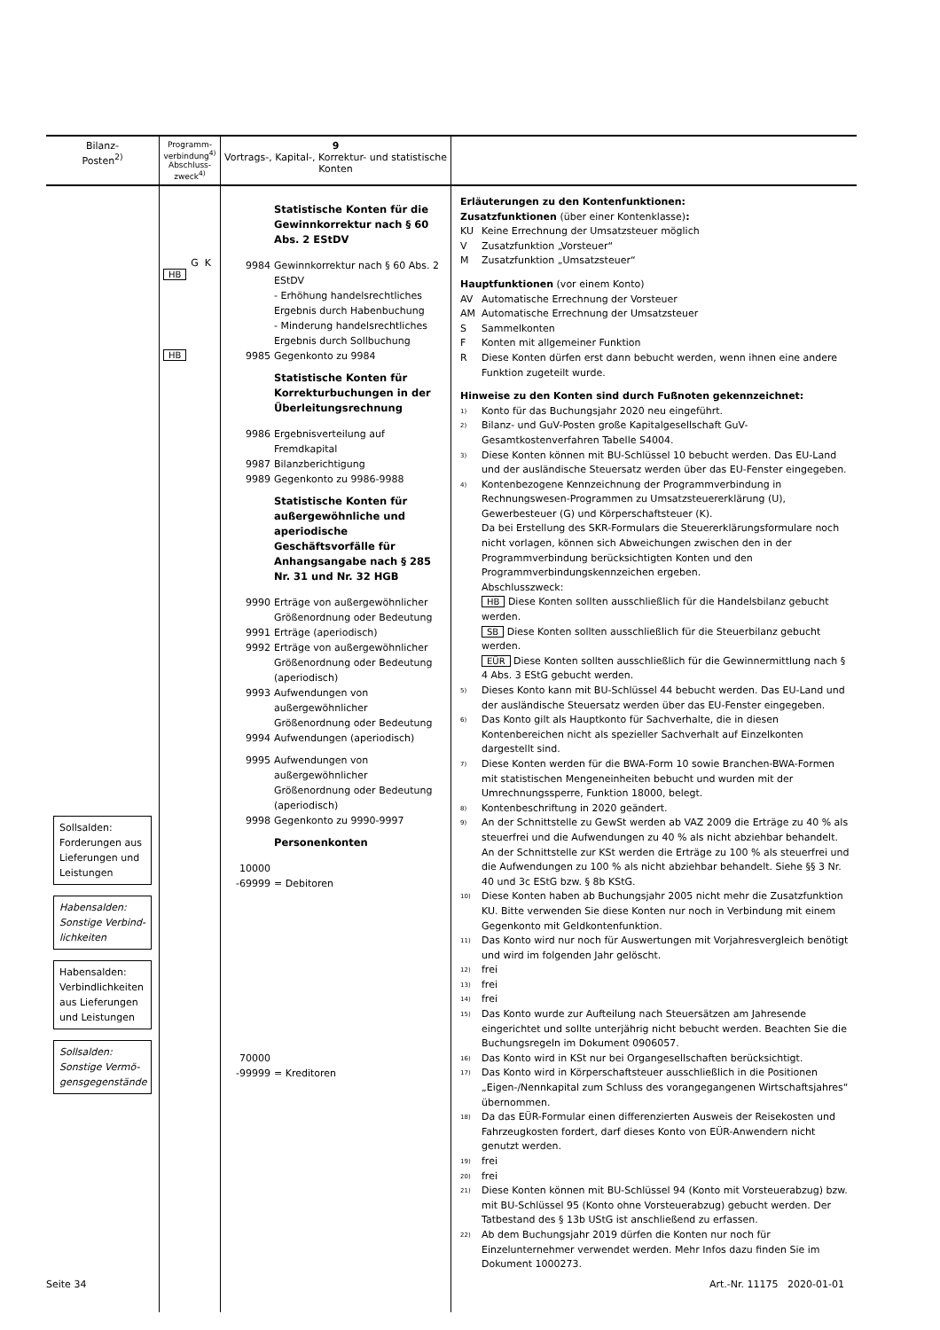| Bilanz- Posten<sup>2)</sup> | Programm- verbindung<sup>4)</sup> Abschluss- zweck<sup>4)</sup> | 9 Vortrags-, Kapital-, Korrektur- und statistische Konten | |
| --- | --- | --- | --- |
| Sollsalden: Forderungen aus Lieferungen und Leistungen Habensalden: Sonstige Verbind-lichkeiten Habensalden: Verbindlichkeiten aus Lieferungen und Leistungen Sollsalden: Sonstige Vermö-gensgegenstände | G K HB HB | Statistische Konten für die Gewinnkorrektur nach § 60 Abs. 2 EStDV 9984 Gewinnkorrektur nach § 60 Abs. 2 EStDV - Erhöhung handelsrechtliches Ergebnis durch Habenbuchung - Minderung handelsrechtliches Ergebnis durch Sollbuchung 9985 Gegenkonto zu 9984 Statistische Konten für Korrekturbuchungen in der Überleitungsrechnung 9986 Ergebnisverteilung auf Fremdkapital 9987 Bilanzberichtigung 9989 Gegenkonto zu 9986-9988 Statistische Konten für außergewöhnliche und aperiodische Geschäftsvorfälle für Anhangsangabe nach § 285 Nr. 31 und Nr. 32 HGB 9990 Erträge von außergewöhnlicher Größenordnung oder Bedeutung 9991 Erträge (aperiodisch) 9992 Erträge von außergewöhnlicher Größenordnung oder Bedeutung (aperiodisch) 9993 Aufwendungen von außergewöhnlicher Größenordnung oder Bedeutung 9994 Aufwendungen (aperiodisch) 9995 Aufwendungen von außergewöhnlicher Größenordnung oder Bedeutung (aperiodisch) 9998 Gegenkonto zu 9990-9997 Personenkonten 10000 -69999 = Debitoren 70000 -99999 = Kreditoren | Erläuterungen zu den Kontenfunktionen: Zusatzfunktionen (über einer Kontenklasse) : KU Keine Errechnung der Umsatzsteuer möglich V Zusatzfunktion „Vorsteuer“ M Zusatzfunktion „Umsatzsteuer“ Hauptfunktionen (vor einem Konto) AV Automatische Errechnung der Vorsteuer AM Automatische Errechnung der Umsatzsteuer S Sammelkonten F Konten mit allgemeiner Funktion R Diese Konten dürfen erst dann bebucht werden, wenn ihnen eine andere Funktion zugeteilt wurde. Hinweise zu den Konten sind durch Fußnoten gekennzeichnet: <sup>1)</sup> Konto für das Buchungsjahr 2020 neu eingeführt. <sup>2)</sup> Bilanz- und GuV-Posten große Kapitalgesellschaft GuV-Gesamtkostenverfahren Tabelle S4004. <sup>3)</sup> Diese Konten können mit BU-Schlüssel 10 bebucht werden. Das EU-Land und der ausländische Steuersatz werden über das EU-Fenster eingegeben. <sup>4)</sup> Kontenbezogene Kennzeichnung der Programmverbindung in Rechnungswesen-Programmen zu Umsatzsteuererklärung (U), Gewerbesteuer (G) und Körperschaftsteuer (K). Da bei Erstellung des SKR-Formulars die Steuererklärungsformulare noch nicht vorlagen, können sich Abweichungen zwischen den in der Programmverbindung berücksichtigten Konten und den Programmverbindungskennzeichen ergeben. Abschlusszweck: HB Diese Konten sollten ausschließlich für die Handelsbilanz gebucht werden. SB Diese Konten sollten ausschließlich für die Steuerbilanz gebucht werden. EÜR Diese Konten sollten ausschließlich für die Gewinnermittlung nach § 4 Abs. 3 EStG gebucht werden. <sup>5)</sup> Dieses Konto kann mit BU-Schlüssel 44 bebucht werden. Das EU-Land und der ausländische Steuersatz werden über das EU-Fenster eingegeben. <sup>6)</sup> Das Konto gilt als Hauptkonto für Sachverhalte, die in diesen Kontenbereichen nicht als spezieller Sachverhalt auf Einzelkonten dargestellt sind. <sup>7)</sup> Diese Konten werden für die BWA-Form 10 sowie Branchen-BWA-Formen mit statistischen Mengeneinheiten bebucht und wurden mit der Umrechnungssperre, Funktion 18000, belegt. <sup>8)</sup> Kontenbeschriftung in 2020 geändert. <sup>9)</sup> An der Schnittstelle zu GewSt werden ab VAZ 2009 die Erträge zu 40 % als steuerfrei und die Aufwendungen zu 40 % als nicht abziehbar behandelt. An der Schnittstelle zur KSt werden die Erträge zu 100 % als steuerfrei und die Aufwendungen zu 100 % als nicht abziehbar behandelt. Siehe §§ 3 Nr. 40 und 3c EStG bzw. § 8b KStG. <sup>10)</sup> Diese Konten haben ab Buchungsjahr 2005 nicht mehr die Zusatzfunktion KU. Bitte verwenden Sie diese Konten nur noch in Verbindung mit einem Gegenkonto mit Geldkontenfunktion. <sup>11)</sup> Das Konto wird nur noch für Auswertungen mit Vorjahresvergleich benötigt und wird im folgenden Jahr gelöscht. <sup>12)</sup> frei <sup>13)</sup> frei <sup>14)</sup> frei <sup>15)</sup> Das Konto wurde zur Aufteilung nach Steuersätzen am Jahresende eingerichtet und sollte unterjährig nicht bebucht werden. Beachten Sie die Buchungsregeln im Dokument 0906057. <sup>16)</sup> Das Konto wird in KSt nur bei Organgesellschaften berücksichtigt. <sup>17)</sup> Das Konto wird in Körperschaftsteuer ausschließlich in die Positionen „Eigen-/Nennkapital zum Schluss des vorangegangenen Wirtschaftsjahres“ übernommen. <sup>18)</sup> Da das EÜR-Formular einen differenzierten Ausweis der Reisekosten und Fahrzeugkosten fordert, darf dieses Konto von EÜR-Anwendern nicht genutzt werden. <sup>19)</sup> frei <sup>20)</sup> frei <sup>21)</sup> Diese Konten können mit BU-Schlüssel 94 (Konto mit Vorsteuerabzug) bzw. mit BU-Schlüssel 95 (Konto ohne Vorsteuerabzug) gebucht werden. Der Tatbestand des § 13b UStG ist anschließend zu erfassen. <sup>22)</sup> Ab dem Buchungsjahr 2019 dürfen die Konten nur noch für Einzelunternehmer verwendet werden. Mehr Infos dazu finden Sie im Dokument 1000273. |
Seite 34 Art.-Nr. 11175 2020-01-01